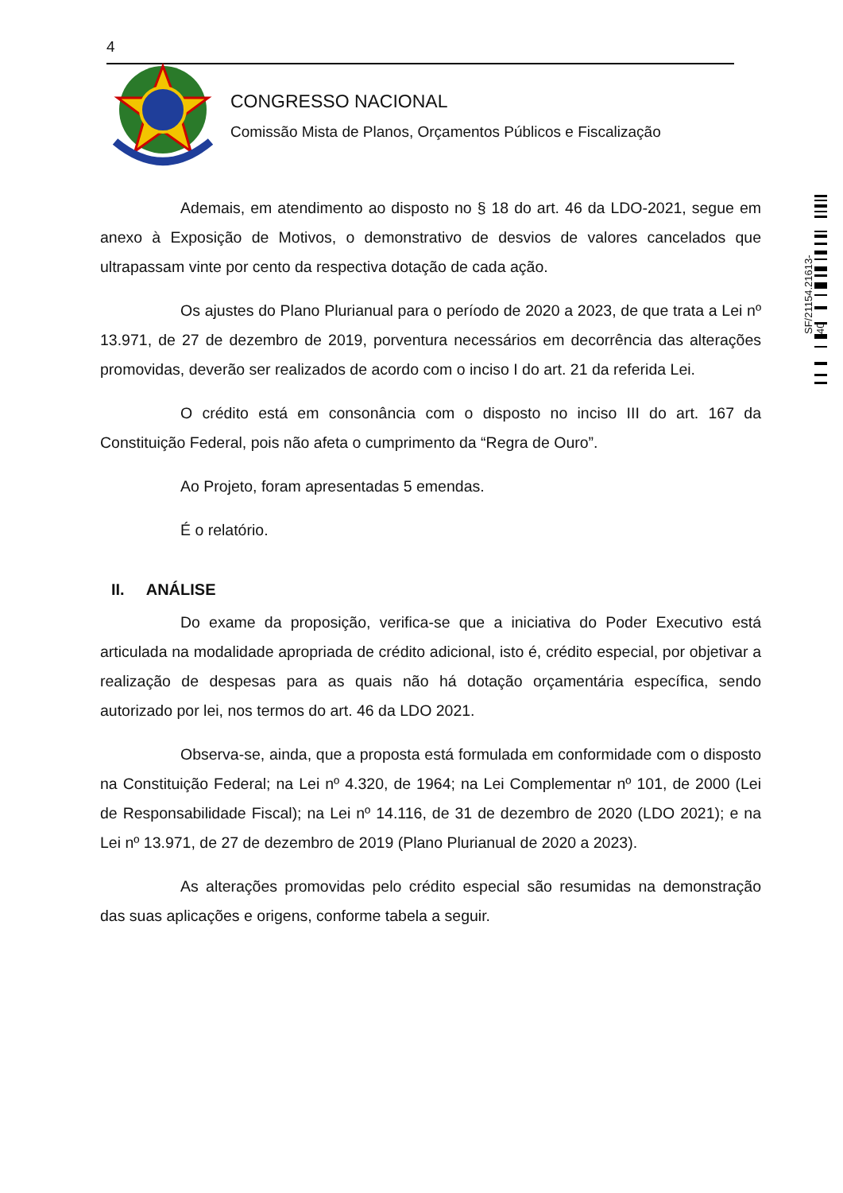4
CONGRESSO NACIONAL
Comissão Mista de Planos, Orçamentos Públicos e Fiscalização
SF/21154.21613-40
Ademais, em atendimento ao disposto no § 18 do art. 46 da LDO-2021, segue em anexo à Exposição de Motivos, o demonstrativo de desvios de valores cancelados que ultrapassam vinte por cento da respectiva dotação de cada ação.
Os ajustes do Plano Plurianual para o período de 2020 a 2023, de que trata a Lei nº 13.971, de 27 de dezembro de 2019, porventura necessários em decorrência das alterações promovidas, deverão ser realizados de acordo com o inciso I do art. 21 da referida Lei.
O crédito está em consonância com o disposto no inciso III do art. 167 da Constituição Federal, pois não afeta o cumprimento da “Regra de Ouro”.
Ao Projeto, foram apresentadas 5 emendas.
É o relatório.
II. ANÁLISE
Do exame da proposição, verifica-se que a iniciativa do Poder Executivo está articulada na modalidade apropriada de crédito adicional, isto é, crédito especial, por objetivar a realização de despesas para as quais não há dotação orçamentária específica, sendo autorizado por lei, nos termos do art. 46 da LDO 2021.
Observa-se, ainda, que a proposta está formulada em conformidade com o disposto na Constituição Federal; na Lei nº 4.320, de 1964; na Lei Complementar nº 101, de 2000 (Lei de Responsabilidade Fiscal); na Lei nº 14.116, de 31 de dezembro de 2020 (LDO 2021); e na Lei nº 13.971, de 27 de dezembro de 2019 (Plano Plurianual de 2020 a 2023).
As alterações promovidas pelo crédito especial são resumidas na demonstração das suas aplicações e origens, conforme tabela a seguir.